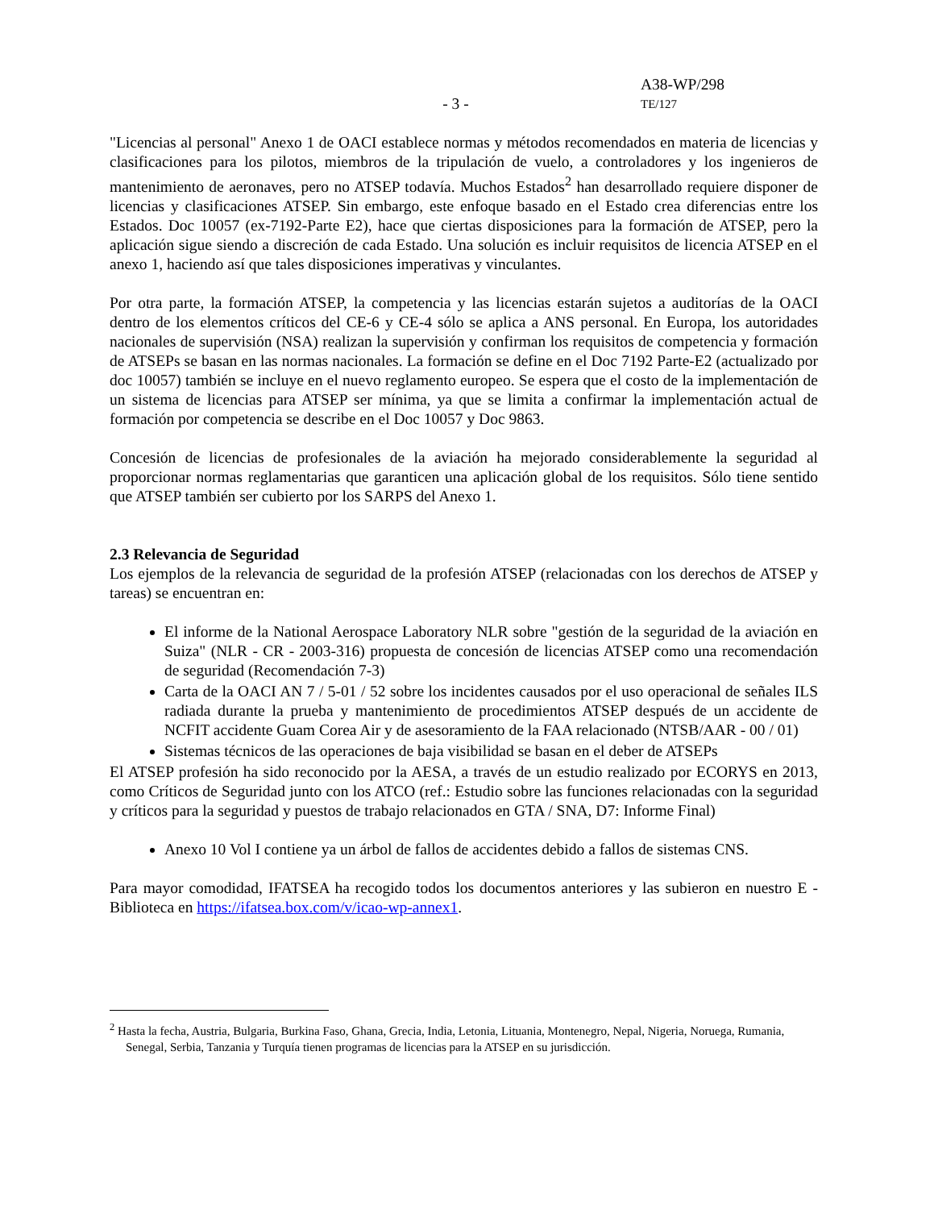- 3 -
A38-WP/298
TE/127
"Licencias al personal" Anexo 1 de OACI establece normas y métodos recomendados en materia de licencias y clasificaciones para los pilotos, miembros de la tripulación de vuelo, a controladores y los ingenieros de mantenimiento de aeronaves, pero no ATSEP todavía. Muchos Estados<sup>2</sup> han desarrollado requiere disponer de licencias y clasificaciones ATSEP. Sin embargo, este enfoque basado en el Estado crea diferencias entre los Estados. Doc 10057 (ex-7192-Parte E2), hace que ciertas disposiciones para la formación de ATSEP, pero la aplicación sigue siendo a discreción de cada Estado. Una solución es incluir requisitos de licencia ATSEP en el anexo 1, haciendo así que tales disposiciones imperativas y vinculantes.
Por otra parte, la formación ATSEP, la competencia y las licencias estarán sujetos a auditorías de la OACI dentro de los elementos críticos del CE-6 y CE-4 sólo se aplica a ANS personal. En Europa, los autoridades nacionales de supervisión (NSA) realizan la supervisión y confirman los requisitos de competencia y formación de ATSEPs se basan en las normas nacionales. La formación se define en el Doc 7192 Parte-E2 (actualizado por doc 10057) también se incluye en el nuevo reglamento europeo. Se espera que el costo de la implementación de un sistema de licencias para ATSEP ser mínima, ya que se limita a confirmar la implementación actual de formación por competencia se describe en el Doc 10057 y Doc 9863.
Concesión de licencias de profesionales de la aviación ha mejorado considerablemente la seguridad al proporcionar normas reglamentarias que garanticen una aplicación global de los requisitos. Sólo tiene sentido que ATSEP también ser cubierto por los SARPS del Anexo 1.
2.3 Relevancia de Seguridad
Los ejemplos de la relevancia de seguridad de la profesión ATSEP (relacionadas con los derechos de ATSEP y tareas) se encuentran en:
El informe de la National Aerospace Laboratory NLR sobre "gestión de la seguridad de la aviación en Suiza" (NLR - CR - 2003-316) propuesta de concesión de licencias ATSEP como una recomendación de seguridad (Recomendación 7-3)
Carta de la OACI AN 7 / 5-01 / 52 sobre los incidentes causados por el uso operacional de señales ILS radiada durante la prueba y mantenimiento de procedimientos ATSEP después de un accidente de NCFIT accidente Guam Corea Air y de asesoramiento de la FAA relacionado (NTSB/AAR - 00 / 01)
Sistemas técnicos de las operaciones de baja visibilidad se basan en el deber de ATSEPs
El ATSEP profesión ha sido reconocido por la AESA, a través de un estudio realizado por ECORYS en 2013, como Críticos de Seguridad junto con los ATCO (ref.: Estudio sobre las funciones relacionadas con la seguridad y críticos para la seguridad y puestos de trabajo relacionados en GTA / SNA, D7: Informe Final)
Anexo 10 Vol I contiene ya un árbol de fallos de accidentes debido a fallos de sistemas CNS.
Para mayor comodidad, IFATSEA ha recogido todos los documentos anteriores y las subieron en nuestro E - Biblioteca en https://ifatsea.box.com/v/icao-wp-annex1.
<sup>2</sup> Hasta la fecha, Austria, Bulgaria, Burkina Faso, Ghana, Grecia, India, Letonia, Lituania, Montenegro, Nepal, Nigeria, Noruega, Rumania, Senegal, Serbia, Tanzania y Turquía tienen programas de licencias para la ATSEP en su jurisdicción.